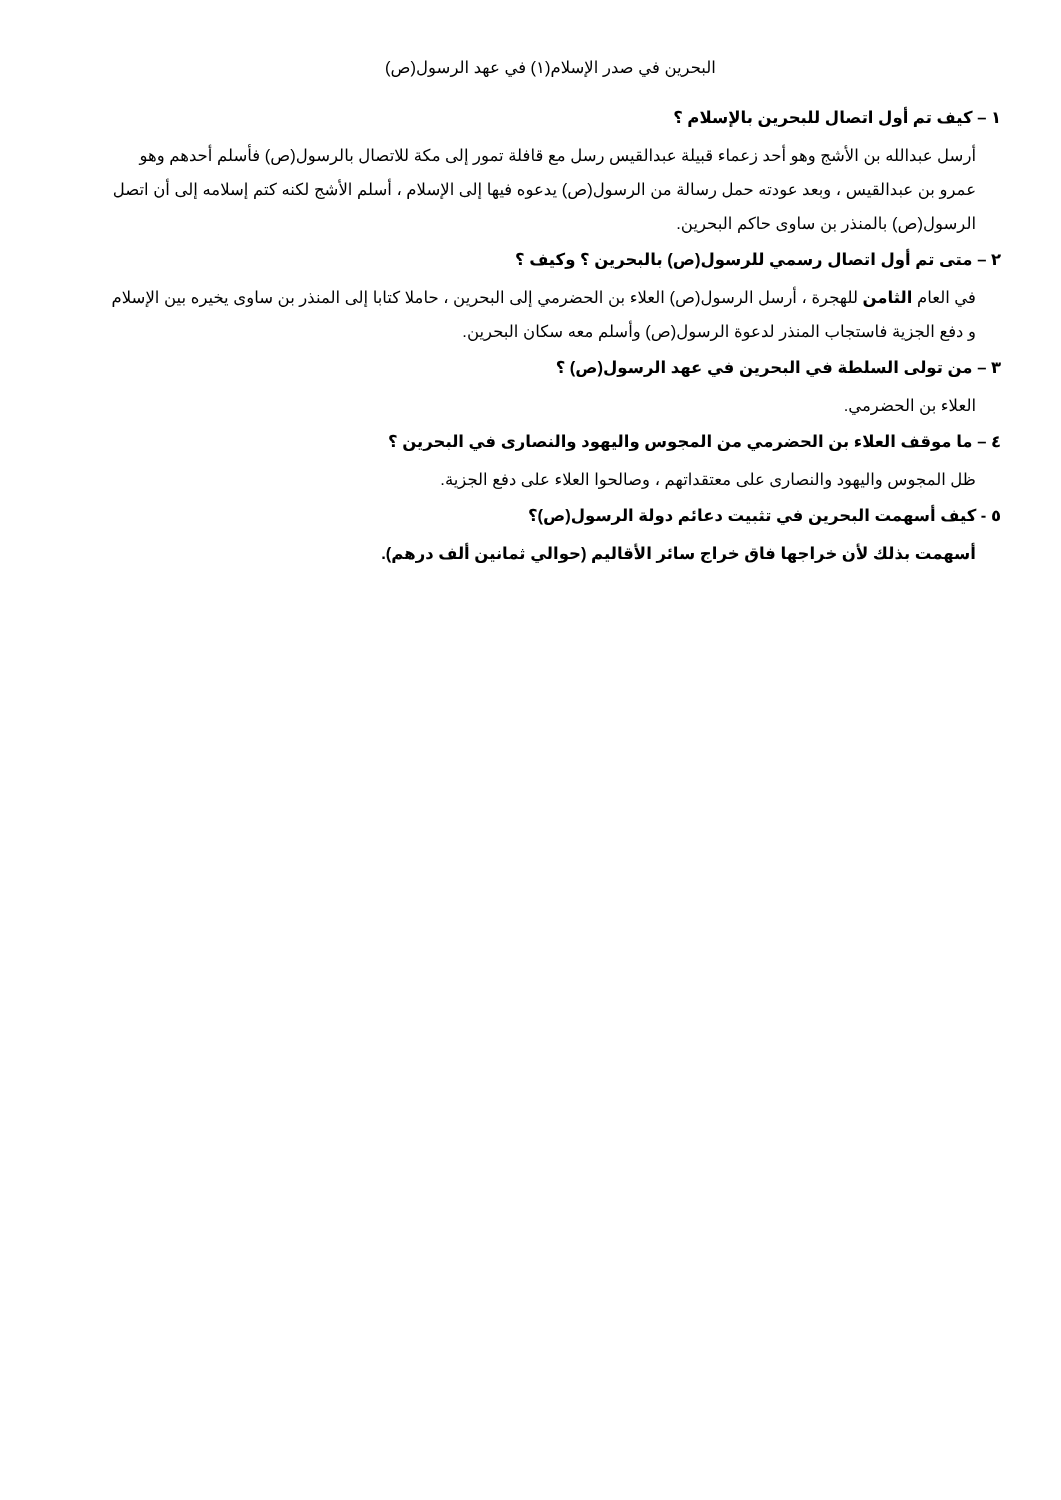البحرين في صدر الإسلام(١) في عهد الرسول(ص)
١ – كيف تم أول اتصال للبحرين بالإسلام ؟
أرسل عبدالله بن الأشج وهو أحد زعماء قبيلة عبدالقيس رسل مع قافلة تمور إلى مكة للاتصال بالرسول(ص) فأسلم أحدهم وهو عمرو بن عبدالقيس ، وبعد عودته حمل رسالة من الرسول(ص) يدعوه فيها إلى الإسلام ، أسلم الأشج لكنه كتم إسلامه إلى أن اتصل الرسول(ص) بالمنذر بن ساوى حاكم البحرين.
٢ – متى تم أول اتصال رسمي للرسول(ص) بالبحرين ؟ وكيف ؟
في العام الثامن للهجرة ، أرسل الرسول(ص) العلاء بن الحضرمي إلى البحرين ، حاملا كتابا إلى المنذر بن ساوى يخيره بين الإسلام و دفع الجزية فاستجاب المنذر لدعوة الرسول(ص) وأسلم معه سكان البحرين.
٣ – من تولى السلطة في البحرين في عهد الرسول(ص) ؟
العلاء بن الحضرمي.
٤ – ما موقف العلاء بن الحضرمي من المجوس واليهود والنصارى في البحرين ؟
ظل المجوس واليهود والنصارى على معتقداتهم ، وصالحوا العلاء على دفع الجزية.
٥ - كيف أسهمت البحرين في تثبيت دعائم دولة الرسول(ص)؟
أسهمت بذلك لأن خراجها فاق خراج سائر الأقاليم (حوالي ثمانين ألف درهم).